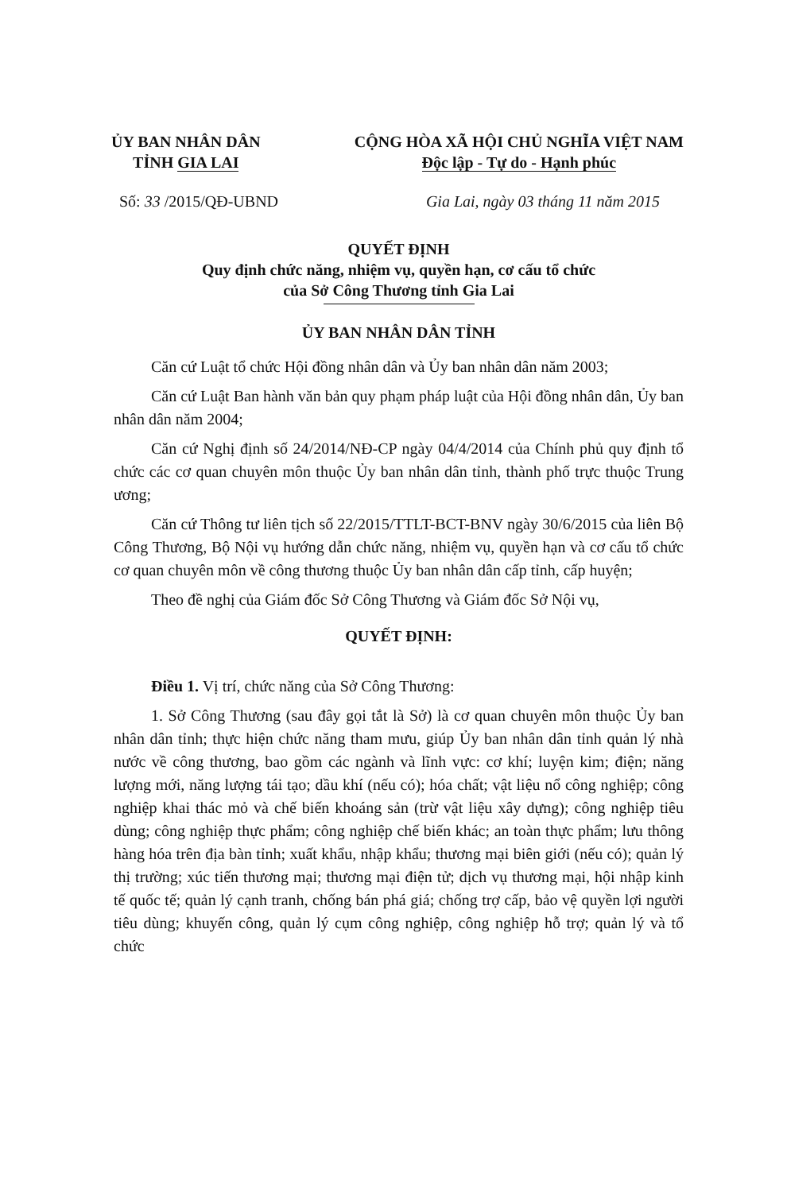ỦY BAN NHÂN DÂN
TỈNH GIA LAI
CỘNG HÒA XÃ HỘI CHỦ NGHĨA VIỆT NAM
Độc lập - Tự do - Hạnh phúc
Số: 33 /2015/QĐ-UBND Gia Lai, ngày 03 tháng 11 năm 2015
QUYẾT ĐỊNH
Quy định chức năng, nhiệm vụ, quyền hạn, cơ cấu tổ chức
của Sở Công Thương tỉnh Gia Lai
ỦY BAN NHÂN DÂN TỈNH
Căn cứ Luật tổ chức Hội đồng nhân dân và Ủy ban nhân dân năm 2003;
Căn cứ Luật Ban hành văn bản quy phạm pháp luật của Hội đồng nhân dân, Ủy ban nhân dân năm 2004;
Căn cứ Nghị định số 24/2014/NĐ-CP ngày 04/4/2014 của Chính phủ quy định tổ chức các cơ quan chuyên môn thuộc Ủy ban nhân dân tỉnh, thành phố trực thuộc Trung ương;
Căn cứ Thông tư liên tịch số 22/2015/TTLT-BCT-BNV ngày 30/6/2015 của liên Bộ Công Thương, Bộ Nội vụ hướng dẫn chức năng, nhiệm vụ, quyền hạn và cơ cấu tổ chức cơ quan chuyên môn về công thương thuộc Ủy ban nhân dân cấp tỉnh, cấp huyện;
Theo đề nghị của Giám đốc Sở Công Thương và Giám đốc Sở Nội vụ,
QUYẾT ĐỊNH:
Điều 1. Vị trí, chức năng của Sở Công Thương:
1. Sở Công Thương (sau đây gọi tắt là Sở) là cơ quan chuyên môn thuộc Ủy ban nhân dân tỉnh; thực hiện chức năng tham mưu, giúp Ủy ban nhân dân tỉnh quản lý nhà nước về công thương, bao gồm các ngành và lĩnh vực: cơ khí; luyện kim; điện; năng lượng mới, năng lượng tái tạo; dầu khí (nếu có); hóa chất; vật liệu nổ công nghiệp; công nghiệp khai thác mỏ và chế biến khoáng sản (trừ vật liệu xây dựng); công nghiệp tiêu dùng; công nghiệp thực phẩm; công nghiệp chế biến khác; an toàn thực phẩm; lưu thông hàng hóa trên địa bàn tỉnh; xuất khẩu, nhập khẩu; thương mại biên giới (nếu có); quản lý thị trường; xúc tiến thương mại; thương mại điện tử; dịch vụ thương mại, hội nhập kinh tế quốc tế; quản lý cạnh tranh, chống bán phá giá; chống trợ cấp, bảo vệ quyền lợi người tiêu dùng; khuyến công, quản lý cụm công nghiệp, công nghiệp hỗ trợ; quản lý và tổ chức